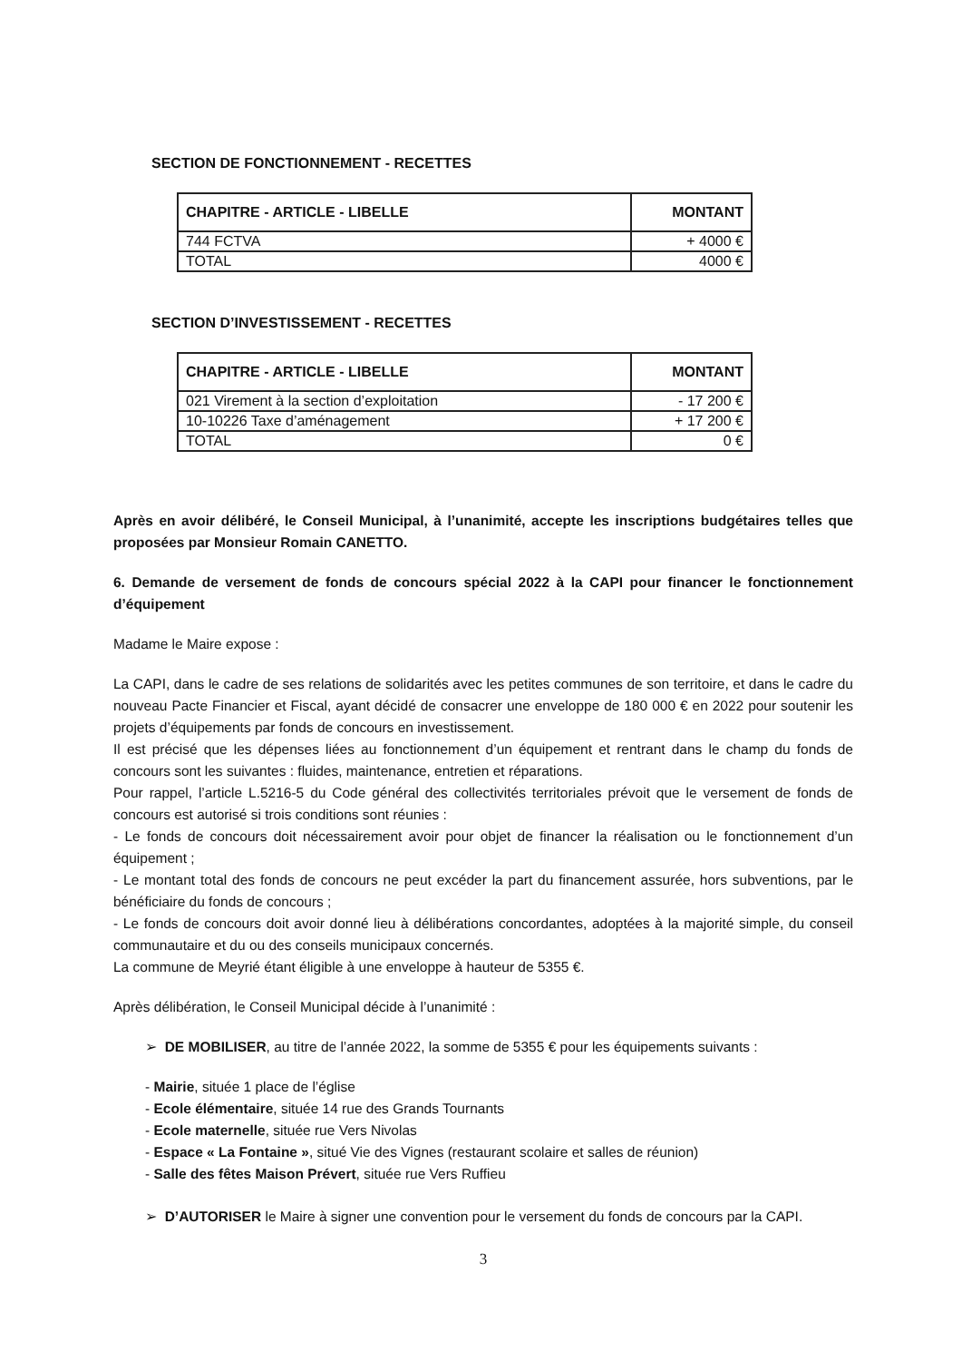SECTION DE FONCTIONNEMENT - RECETTES
| CHAPITRE - ARTICLE - LIBELLE | MONTANT |
| --- | --- |
| 744 FCTVA | + 4000 € |
| TOTAL | 4000 € |
SECTION D’INVESTISSEMENT - RECETTES
| CHAPITRE - ARTICLE - LIBELLE | MONTANT |
| --- | --- |
| 021 Virement à la section d’exploitation | - 17 200 € |
| 10-10226 Taxe d’aménagement | + 17 200 € |
| TOTAL | 0 € |
Après en avoir délibéré, le Conseil Municipal, à l’unanimité, accepte les inscriptions budgétaires telles que proposées par Monsieur Romain CANETTO.
6. Demande de versement de fonds de concours spécial 2022 à la CAPI pour financer le fonctionnement d’équipement
Madame le Maire expose :
La CAPI, dans le cadre de ses relations de solidarités avec les petites communes de son territoire, et dans le cadre du nouveau Pacte Financier et Fiscal, ayant décidé de consacrer une enveloppe de 180 000 € en 2022 pour soutenir les projets d’équipements par fonds de concours en investissement.
Il est précisé que les dépenses liées au fonctionnement d’un équipement et rentrant dans le champ du fonds de concours sont les suivantes : fluides, maintenance, entretien et réparations.
Pour rappel, l’article L.5216-5 du Code général des collectivités territoriales prévoit que le versement de fonds de concours est autorisé si trois conditions sont réunies :
- Le fonds de concours doit nécessairement avoir pour objet de financer la réalisation ou le fonctionnement d’un équipement ;
- Le montant total des fonds de concours ne peut excéder la part du financement assurée, hors subventions, par le bénéficiaire du fonds de concours ;
- Le fonds de concours doit avoir donné lieu à délibérations concordantes, adoptées à la majorité simple, du conseil communautaire et du ou des conseils municipaux concernés.
La commune de Meyrié étant éligible à une enveloppe à hauteur de 5355 €.
Après délibération, le Conseil Municipal décide à l’unanimité :
➢ DE MOBILISER, au titre de l’année 2022, la somme de 5355 € pour les équipements suivants :
- Mairie, située 1 place de l’église
- Ecole élémentaire, située 14 rue des Grands Tournants
- Ecole maternelle, située rue Vers Nivolas
- Espace « La Fontaine », situé Vie des Vignes (restaurant scolaire et salles de réunion)
- Salle des fêtes Maison Prévert, située rue Vers Ruffieu
➢ D’AUTORISER le Maire à signer une convention pour le versement du fonds de concours par la CAPI.
3